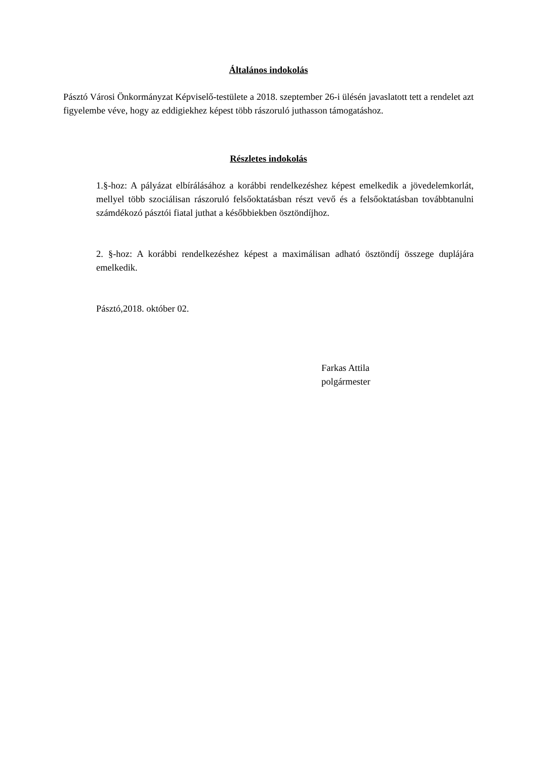Általános indokolás
Pásztó Városi Önkormányzat Képviselő-testülete a 2018. szeptember 26-i ülésén javaslatott tett a rendelet azt figyelembe véve, hogy az eddigiekhez képest több rászoruló juthasson támogatáshoz.
Részletes indokolás
1.§-hoz: A pályázat elbírálásához a korábbi rendelkezéshez képest emelkedik a jövedelemkorlát, mellyel több szociálisan rászoruló felsőoktatásban részt vevő és a felsőoktatásban továbbtanulni számdékozó pásztói fiatal juthat a későbbiekben ösztöndíjhoz.
2. §-hoz: A korábbi rendelkezéshez képest a maximálisan adható ösztöndíj összege duplájára emelkedik.
Pásztó,2018. október 02.
Farkas Attila
polgármester